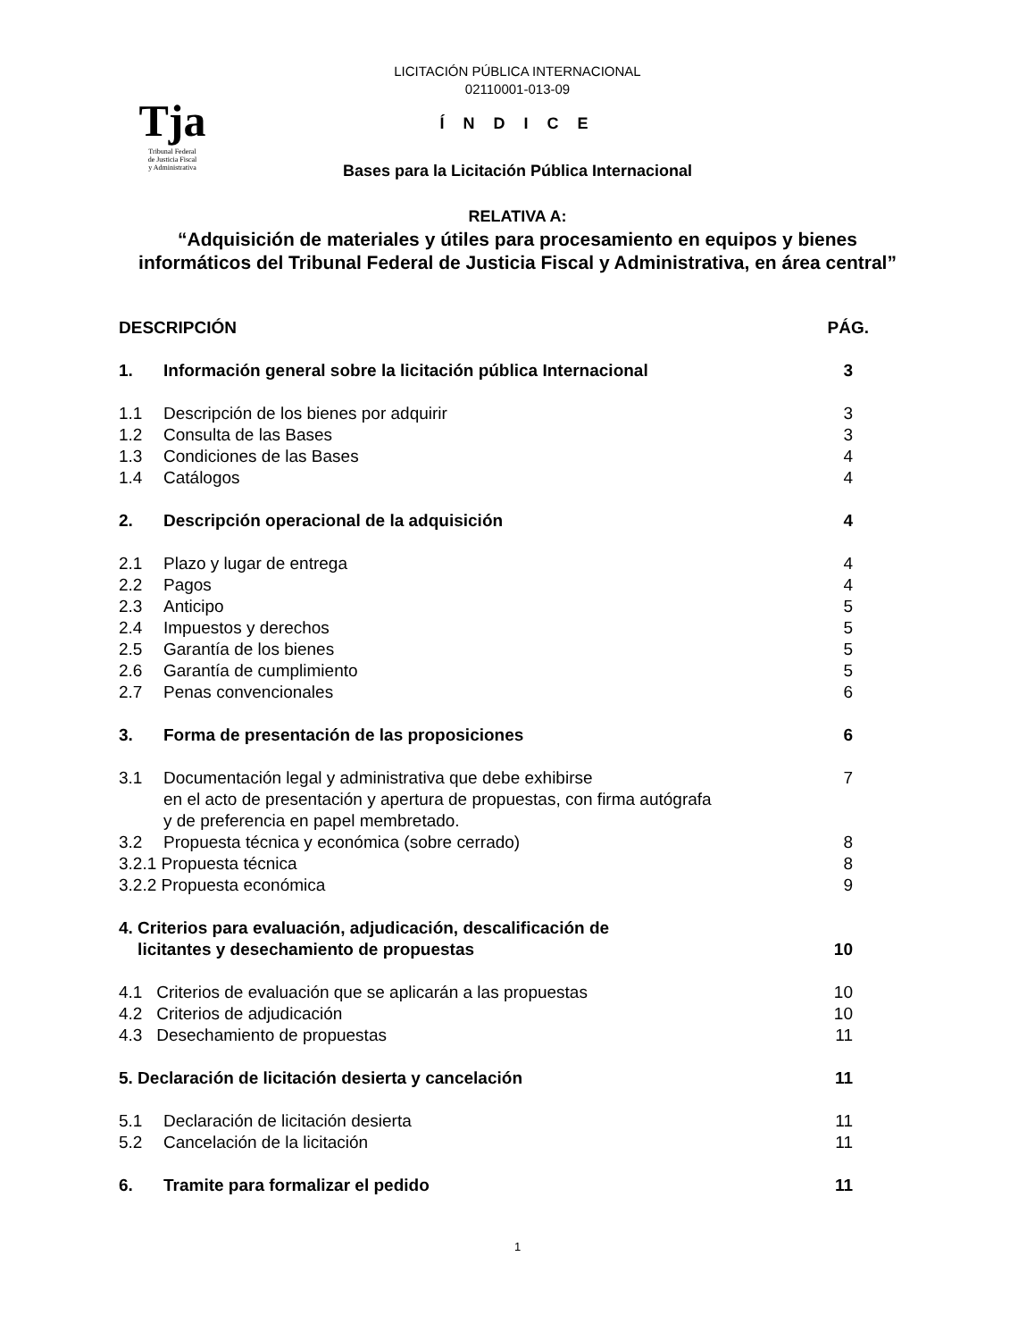Tja
Tribunal Federal
de Justicia Fiscal
y Administrativa
LICITACIÓN PÚBLICA INTERNACIONAL
02110001-013-09
Í N D I C E
Bases para la Licitación Pública Internacional
RELATIVA A:
“Adquisición de materiales y útiles para procesamiento en equipos y bienes informáticos del Tribunal Federal de Justicia Fiscal y Administrativa, en área central”
| DESCRIPCIÓN | | PÁG. |
| 1. | Información general sobre la licitación pública Internacional | 3 |
| 1.1 | Descripción de los bienes por adquirir | 3 |
| 1.2 | Consulta de las Bases | 3 |
| 1.3 | Condiciones de las Bases | 4 |
| 1.4 | Catálogos | 4 |
| 2. | Descripción operacional de la adquisición | 4 |
| 2.1 | Plazo y lugar de entrega | 4 |
| 2.2 | Pagos | 4 |
| 2.3 | Anticipo | 5 |
| 2.4 | Impuestos y derechos | 5 |
| 2.5 | Garantía de los bienes | 5 |
| 2.6 | Garantía de cumplimiento | 5 |
| 2.7 | Penas convencionales | 6 |
| 3. | Forma de presentación de las proposiciones | 6 |
| 3.1 | Documentación legal y administrativa que debe exhibirse en el acto de presentación y apertura de propuestas, con firma autógrafa y de preferencia en papel membretado. | 7 |
| 3.2 | Propuesta técnica y económica (sobre cerrado) | 8 |
| 3.2.1 Propuesta técnica | | 8 |
| 3.2.2 Propuesta económica | | 9 |
| 4. Criterios para evaluación, adjudicación, descalificación de licitantes y desechamiento de propuestas | | 10 |
| 4.1 Criterios de evaluación que se aplicarán a las propuestas | | 10 |
| 4.2 Criterios de adjudicación | | 10 |
| 4.3 Desechamiento de propuestas | | 11 |
| 5. Declaración de licitación desierta y cancelación | | 11 |
| 5.1 | Declaración de licitación desierta | 11 |
| 5.2 | Cancelación de la licitación | 11 |
| 6. | Tramite para formalizar el pedido | 11 |
1